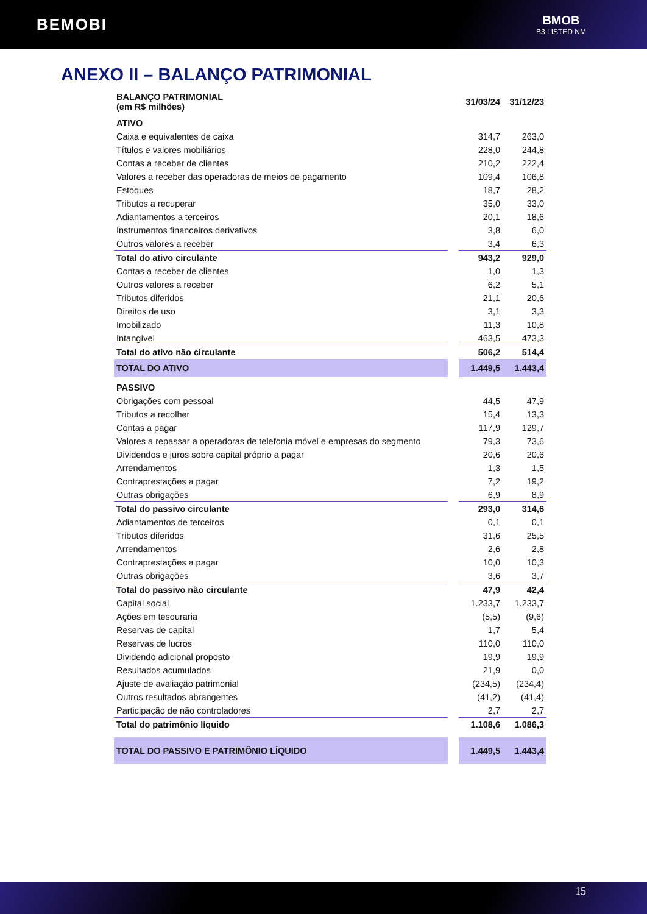BEMOBI
BMOB
B3 LISTED NM
ANEXO II – BALANÇO PATRIMONIAL
| BALANÇO PATRIMONIAL (em R$ milhões) | | 31/03/24 | 31/12/23 |
| ATIVO | | | |
| Caixa e equivalentes de caixa | | 314,7 | 263,0 |
| Títulos e valores mobiliários | | 228,0 | 244,8 |
| Contas a receber de clientes | | 210,2 | 222,4 |
| Valores a receber das operadoras de meios de pagamento | | 109,4 | 106,8 |
| Estoques | | 18,7 | 28,2 |
| Tributos a recuperar | | 35,0 | 33,0 |
| Adiantamentos a terceiros | | 20,1 | 18,6 |
| Instrumentos financeiros derivativos | | 3,8 | 6,0 |
| Outros valores a receber | | 3,4 | 6,3 |
| Total do ativo circulante | | 943,2 | 929,0 |
| Contas a receber de clientes | | 1,0 | 1,3 |
| Outros valores a receber | | 6,2 | 5,1 |
| Tributos diferidos | | 21,1 | 20,6 |
| Direitos de uso | | 3,1 | 3,3 |
| Imobilizado | | 11,3 | 10,8 |
| Intangível | | 463,5 | 473,3 |
| Total do ativo não circulante | | 506,2 | 514,4 |
| TOTAL DO ATIVO | | 1.449,5 | 1.443,4 |
| PASSIVO | | | |
| Obrigações com pessoal | | 44,5 | 47,9 |
| Tributos a recolher | | 15,4 | 13,3 |
| Contas a pagar | | 117,9 | 129,7 |
| Valores a repassar a operadoras de telefonia móvel e empresas do segmento | | 79,3 | 73,6 |
| Dividendos e juros sobre capital próprio a pagar | | 20,6 | 20,6 |
| Arrendamentos | | 1,3 | 1,5 |
| Contraprestações a pagar | | 7,2 | 19,2 |
| Outras obrigações | | 6,9 | 8,9 |
| Total do passivo circulante | | 293,0 | 314,6 |
| Adiantamentos de terceiros | | 0,1 | 0,1 |
| Tributos diferidos | | 31,6 | 25,5 |
| Arrendamentos | | 2,6 | 2,8 |
| Contraprestações a pagar | | 10,0 | 10,3 |
| Outras obrigações | | 3,6 | 3,7 |
| Total do passivo não circulante | | 47,9 | 42,4 |
| Capital social | | 1.233,7 | 1.233,7 |
| Ações em tesouraria | | (5,5) | (9,6) |
| Reservas de capital | | 1,7 | 5,4 |
| Reservas de lucros | | 110,0 | 110,0 |
| Dividendo adicional proposto | | 19,9 | 19,9 |
| Resultados acumulados | | 21,9 | 0,0 |
| Ajuste de avaliação patrimonial | | (234,5) | (234,4) |
| Outros resultados abrangentes | | (41,2) | (41,4) |
| Participação de não controladores | | 2,7 | 2,7 |
| Total do patrimônio líquido | | 1.108,6 | 1.086,3 |
| TOTAL DO PASSIVO E PATRIMÔNIO LÍQUIDO | | 1.449,5 | 1.443,4 |
15